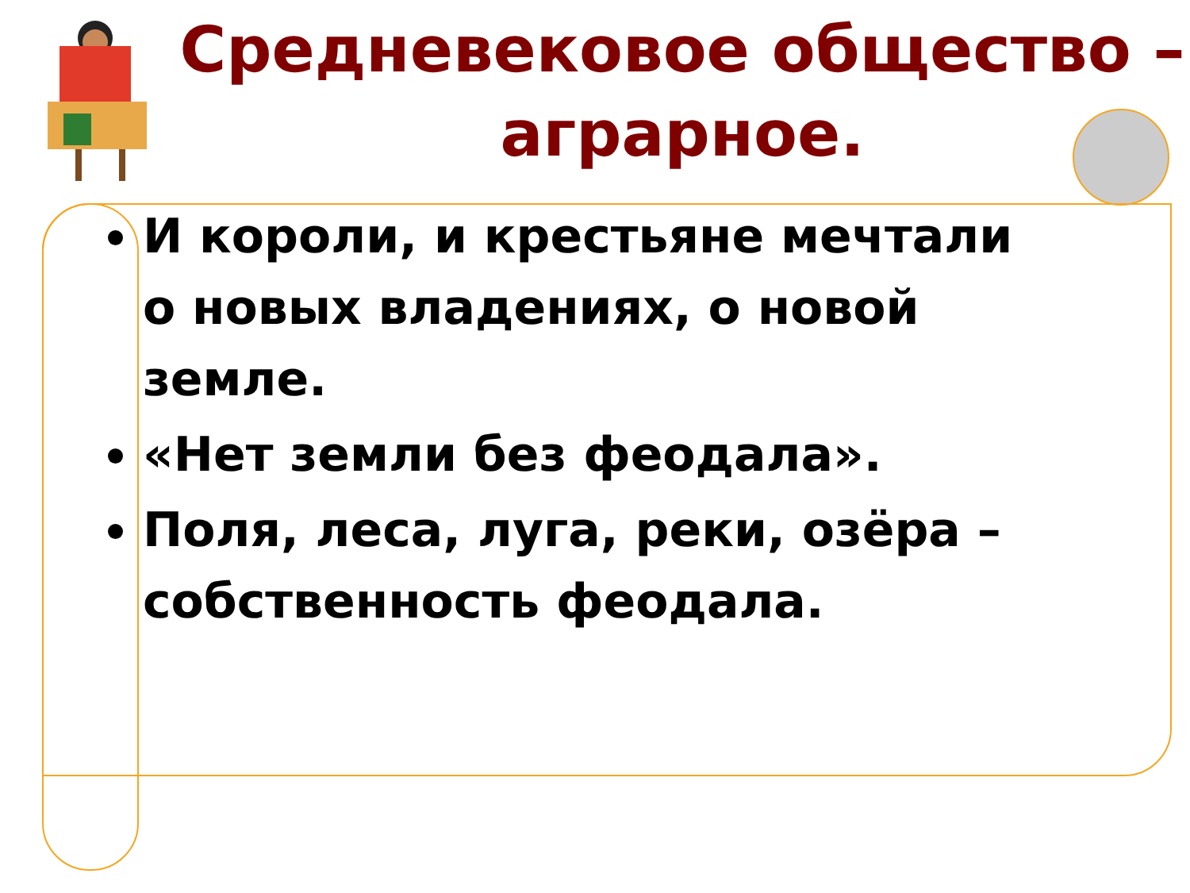Средневековое общество –
аграрное.
И короли, и крестьяне мечтали о новых владениях, о новой земле.
«Нет земли без феодала».
Поля, леса, луга, реки, озёра – собственность феодала.